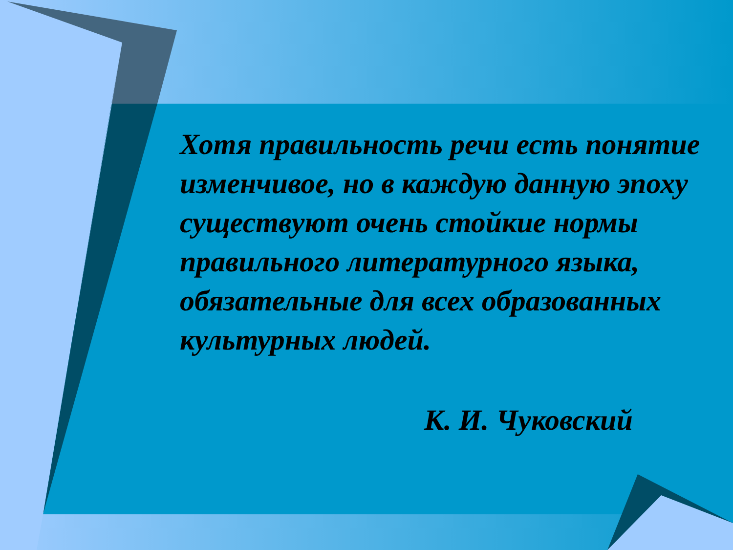Хотя правильность речи есть понятие изменчивое, но в каждую данную эпоху существуют очень стойкие нормы правильного литературного языка, обязательные для всех образованных культурных людей.
К. И. Чуковский